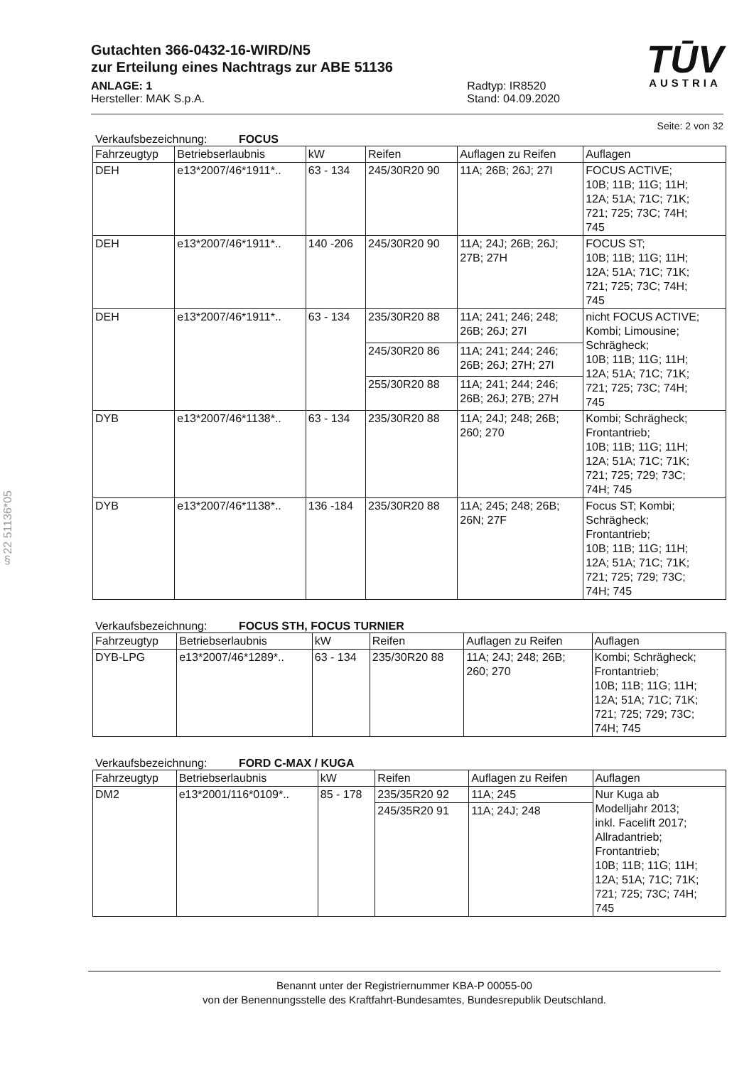TŪV
AUSTRIA
Gutachten 366-0432-16-WIRD/N5
zur Erteilung eines Nachtrags zur ABE 51136
ANLAGE: 1
Hersteller: MAK S.p.A.
Radtyp: IR8520
Stand: 04.09.2020
Seite: 2 von 32
Verkaufsbezeichnung: FOCUS
| Fahrzeugtyp | Betriebserlaubnis | kW | Reifen | Auflagen zu Reifen | Auflagen |
| --- | --- | --- | --- | --- | --- |
| DEH | e13*2007/46*1911*.. | 63 - 134 | 245/30R20 90 | 11A; 26B; 26J; 27I | FOCUS ACTIVE; 10B; 11B; 11G; 11H; 12A; 51A; 71C; 71K; 721; 725; 73C; 74H; 745 |
| DEH | e13*2007/46*1911*.. | 140 -206 | 245/30R20 90 | 11A; 24J; 26B; 26J; 27B; 27H | FOCUS ST; 10B; 11B; 11G; 11H; 12A; 51A; 71C; 71K; 721; 725; 73C; 74H; 745 |
| DEH | e13*2007/46*1911*.. | 63 - 134 | 235/30R20 88 | 11A; 241; 246; 248; 26B; 26J; 27I | nicht FOCUS ACTIVE; Kombi; Limousine; Schrägheck; 10B; 11B; 11G; 11H; 12A; 51A; 71C; 71K; 721; 725; 73C; 74H; 745 |
| | | | 245/30R20 86 | 11A; 241; 244; 246; 26B; 26J; 27H; 27I | |
| | | | 255/30R20 88 | 11A; 241; 244; 246; 26B; 26J; 27B; 27H | |
| DYB | e13*2007/46*1138*.. | 63 - 134 | 235/30R20 88 | 11A; 24J; 248; 26B; 260; 270 | Kombi; Schrägheck; Frontantrieb; 10B; 11B; 11G; 11H; 12A; 51A; 71C; 71K; 721; 725; 729; 73C; 74H; 745 |
| DYB | e13*2007/46*1138*.. | 136 -184 | 235/30R20 88 | 11A; 245; 248; 26B; 26N; 27F | Focus ST; Kombi; Schrägheck; Frontantrieb; 10B; 11B; 11G; 11H; 12A; 51A; 71C; 71K; 721; 725; 729; 73C; 74H; 745 |
Verkaufsbezeichnung: FOCUS STH, FOCUS TURNIER
| Fahrzeugtyp | Betriebserlaubnis | kW | Reifen | Auflagen zu Reifen | Auflagen |
| --- | --- | --- | --- | --- | --- |
| DYB-LPG | e13*2007/46*1289*.. | 63 - 134 | 235/30R20 88 | 11A; 24J; 248; 26B; 260; 270 | Kombi; Schrägheck; Frontantrieb; 10B; 11B; 11G; 11H; 12A; 51A; 71C; 71K; 721; 725; 729; 73C; 74H; 745 |
Verkaufsbezeichnung: FORD C-MAX / KUGA
| Fahrzeugtyp | Betriebserlaubnis | kW | Reifen | Auflagen zu Reifen | Auflagen |
| --- | --- | --- | --- | --- | --- |
| DM2 | e13*2001/116*0109*.. | 85 - 178 | 235/35R20 92 | 11A; 245 | Nur Kuga ab Modelljahr 2013; inkl. Facelift 2017; Allradantrieb; Frontantrieb; 10B; 11B; 11G; 11H; 12A; 51A; 71C; 71K; 721; 725; 73C; 74H; 745 |
| | | | 245/35R20 91 | 11A; 24J; 248 | |
§22 51136*05
Benannt unter der Registriernummer KBA-P 00055-00
von der Benennungsstelle des Kraftfahrt-Bundesamtes, Bundesrepublik Deutschland.